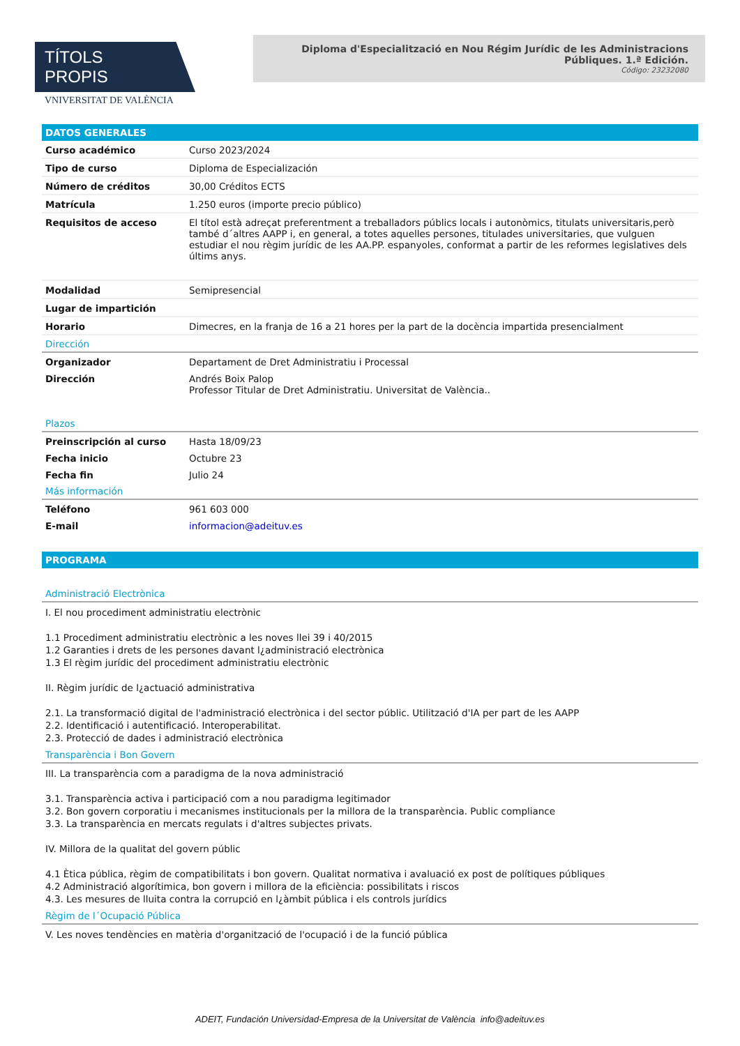TÍTOLS PROPIS
VNIVERSITAT DE VALÈNCIA
Diploma d'Especialització en Nou Régim Jurídic de les Administracions Públiques. 1.ª Edición.
Código: 23232080
DATOS GENERALES
| Curso académico | Curso 2023/2024 |
| Tipo de curso | Diploma de Especialización |
| Número de créditos | 30,00 Créditos ECTS |
| Matrícula | 1.250 euros (importe precio público) |
| Requisitos de acceso | El títol està adreçat preferentment a treballadors públics locals i autonòmics, titulats universitaris,però també d´altres AAPP i, en general, a totes aquelles persones, titulades universitaries, que vulguen estudiar el nou règim jurídic de les AA.PP. espanyoles, conformat a partir de les reformes legislatives dels últims anys. |
| Modalidad | Semipresencial |
| Lugar de impartición | |
| Horario | Dimecres, en la franja de 16 a 21 hores per la part de la docència impartida presencialment |
Dirección
| Organizador | Departament de Dret Administratiu i Processal |
| Dirección | Andrés Boix Palop Professor Titular de Dret Administratiu. Universitat de València.. |
Plazos
| Preinscripción al curso | Hasta 18/09/23 |
| Fecha inicio | Octubre 23 |
| Fecha fin | Julio 24 |
Más información
| Teléfono | 961 603 000 |
| E-mail | informacion@adeituv.es |
PROGRAMA
Administració Electrònica
I. El nou procediment administratiu electrònic
1.1 Procediment administratiu electrònic a les noves llei 39 i 40/2015
1.2 Garanties i drets de les persones davant l¿administració electrònica
1.3 El règim jurídic del procediment administratiu electrònic
II. Règim jurídic de l¿actuació administrativa
2.1. La transformació digital de l'administració electrònica i del sector públic. Utilització d'IA per part de les AAPP
2.2. Identificació i autentificació. Interoperabilitat.
2.3. Protecció de dades i administració electrònica
Transparència i Bon Govern
III. La transparència com a paradigma de la nova administració
3.1. Transparència activa i participació com a nou paradigma legitimador
3.2. Bon govern corporatiu i mecanismes institucionals per la millora de la transparència. Public compliance
3.3. La transparència en mercats regulats i d'altres subjectes privats.
IV. Millora de la qualitat del govern públic
4.1 Ètica pública, règim de compatibilitats i bon govern. Qualitat normativa i avaluació ex post de polítiques públiques
4.2 Administració algorítimica, bon govern i millora de la eficiència: possibilitats i riscos
4.3. Les mesures de lluita contra la corrupció en l¿àmbit pública i els controls jurídics
Règim de l´Ocupació Pública
V. Les noves tendències en matèria d'organització de l'ocupació i de la funció pública
ADEIT, Fundación Universidad-Empresa de la Universitat de València info@adeituv.es